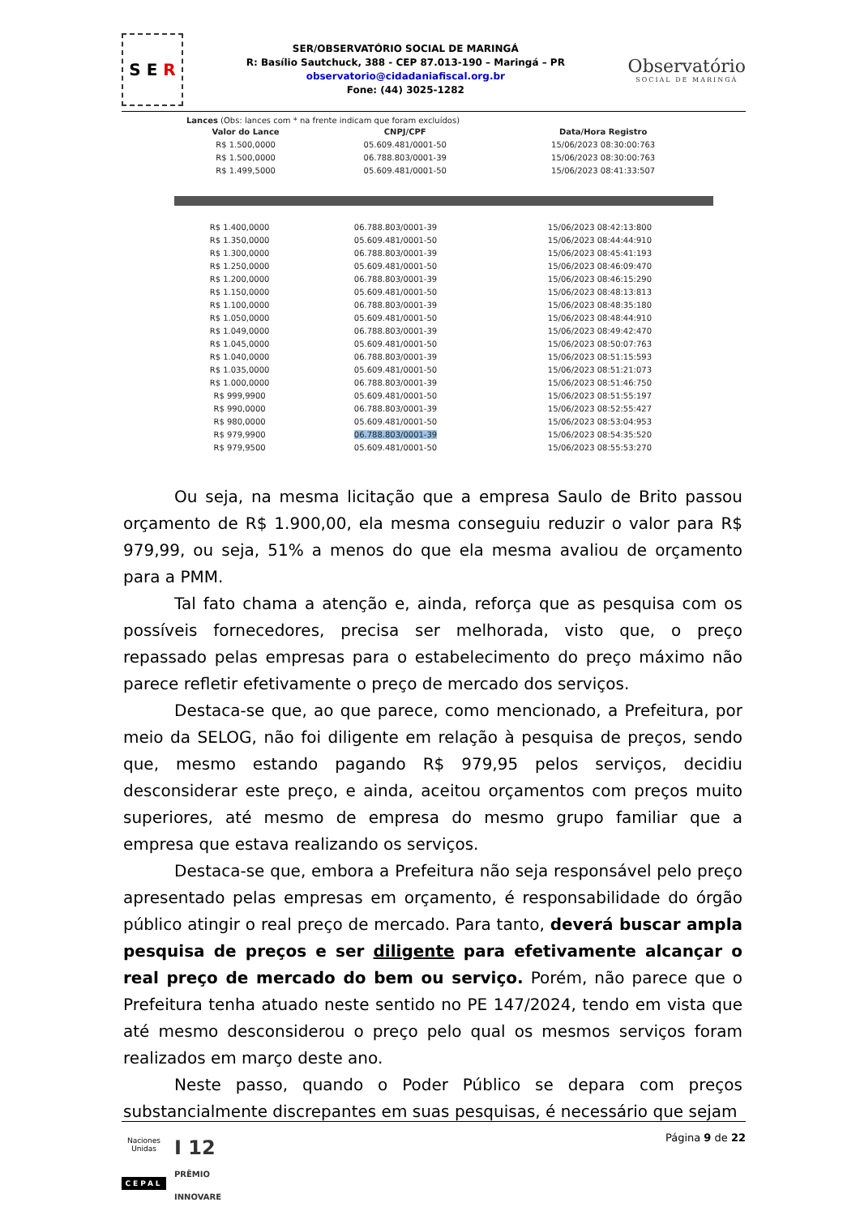S E R
SER/OBSERVATÓRIO SOCIAL DE MARINGÁ
R: Basílio Sautchuck, 388 - CEP 87.013-190 – Maringá – PR
observatorio@cidadaniafiscal.org.br
Fone: (44) 3025-1282
Observatório
SOCIAL DE MARINGÁ
Lances (Obs: lances com * na frente indicam que foram excluídos)
| Valor do Lance | CNPJ/CPF | Data/Hora Registro |
| --- | --- | --- |
| R$ 1.500,0000 | 05.609.481/0001-50 | 15/06/2023 08:30:00:763 |
| R$ 1.500,0000 | 06.788.803/0001-39 | 15/06/2023 08:30:00:763 |
| R$ 1.499,5000 | 05.609.481/0001-50 | 15/06/2023 08:41:33:507 |
| R$ 1.400,0000 | 06.788.803/0001-39 | 15/06/2023 08:42:13:800 |
| R$ 1.350,0000 | 05.609.481/0001-50 | 15/06/2023 08:44:44:910 |
| R$ 1.300,0000 | 06.788.803/0001-39 | 15/06/2023 08:45:41:193 |
| R$ 1.250,0000 | 05.609.481/0001-50 | 15/06/2023 08:46:09:470 |
| R$ 1.200,0000 | 06.788.803/0001-39 | 15/06/2023 08:46:15:290 |
| R$ 1.150,0000 | 05.609.481/0001-50 | 15/06/2023 08:48:13:813 |
| R$ 1.100,0000 | 06.788.803/0001-39 | 15/06/2023 08:48:35:180 |
| R$ 1.050,0000 | 05.609.481/0001-50 | 15/06/2023 08:48:44:910 |
| R$ 1.049,0000 | 06.788.803/0001-39 | 15/06/2023 08:49:42:470 |
| R$ 1.045,0000 | 05.609.481/0001-50 | 15/06/2023 08:50:07:763 |
| R$ 1.040,0000 | 06.788.803/0001-39 | 15/06/2023 08:51:15:593 |
| R$ 1.035,0000 | 05.609.481/0001-50 | 15/06/2023 08:51:21:073 |
| R$ 1.000,0000 | 06.788.803/0001-39 | 15/06/2023 08:51:46:750 |
| R$ 999,9900 | 05.609.481/0001-50 | 15/06/2023 08:51:55:197 |
| R$ 990,0000 | 06.788.803/0001-39 | 15/06/2023 08:52:55:427 |
| R$ 980,0000 | 05.609.481/0001-50 | 15/06/2023 08:53:04:953 |
| R$ 979,9900 | 06.788.803/0001-39 | 15/06/2023 08:54:35:520 |
| R$ 979,9500 | 05.609.481/0001-50 | 15/06/2023 08:55:53:270 |
Ou seja, na mesma licitação que a empresa Saulo de Brito passou orçamento de R$ 1.900,00, ela mesma conseguiu reduzir o valor para R$ 979,99, ou seja, 51% a menos do que ela mesma avaliou de orçamento para a PMM.
Tal fato chama a atenção e, ainda, reforça que as pesquisa com os possíveis fornecedores, precisa ser melhorada, visto que, o preço repassado pelas empresas para o estabelecimento do preço máximo não parece refletir efetivamente o preço de mercado dos serviços.
Destaca-se que, ao que parece, como mencionado, a Prefeitura, por meio da SELOG, não foi diligente em relação à pesquisa de preços, sendo que, mesmo estando pagando R$ 979,95 pelos serviços, decidiu desconsiderar este preço, e ainda, aceitou orçamentos com preços muito superiores, até mesmo de empresa do mesmo grupo familiar que a empresa que estava realizando os serviços.
Destaca-se que, embora a Prefeitura não seja responsável pelo preço apresentado pelas empresas em orçamento, é responsabilidade do órgão público atingir o real preço de mercado. Para tanto, deverá buscar ampla pesquisa de preços e ser diligente para efetivamente alcançar o real preço de mercado do bem ou serviço. Porém, não parece que o Prefeitura tenha atuado neste sentido no PE 147/2024, tendo em vista que até mesmo desconsiderou o preço pelo qual os mesmos serviços foram realizados em março deste ano.
Neste passo, quando o Poder Público se depara com preços substancialmente discrepantes em suas pesquisas, é necessário que sejam
Naciones Unidas
CEPAL
I 12
PRÊMIO INNOVARE
Página 9 de 22